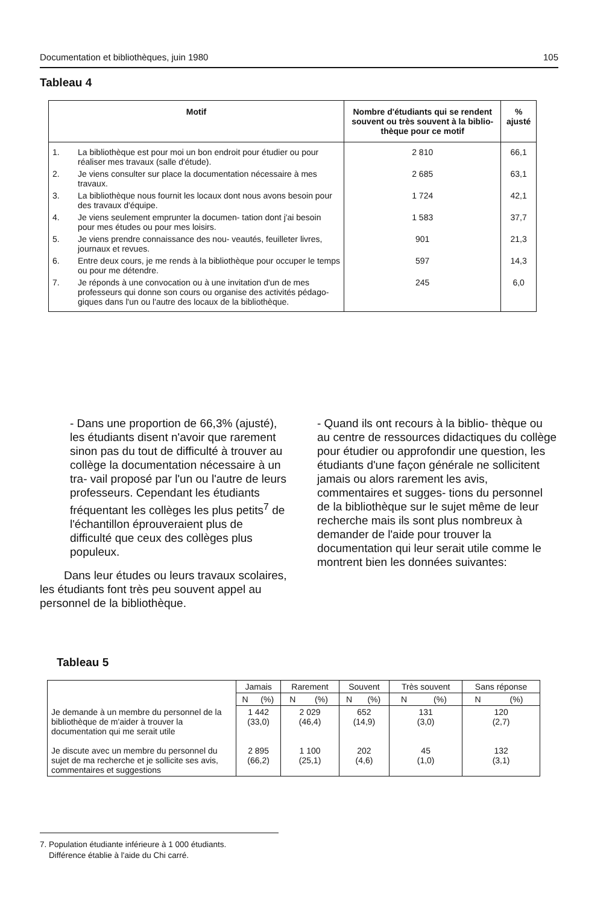Documentation et bibliothèques, juin 1980 105
Tableau 4
| Motif | | Nombre d'étudiants qui se rendent souvent ou très souvent à la biblio- thèque pour ce motif | % ajusté |
| --- | --- | --- | --- |
| 1. | La bibliothèque est pour moi un bon endroit pour étudier ou pour réaliser mes travaux (salle d'étude). | 2 810 | 66,1 |
| 2. | Je viens consulter sur place la documentation nécessaire à mes travaux. | 2 685 | 63,1 |
| 3. | La bibliothèque nous fournit les locaux dont nous avons besoin pour des travaux d'équipe. | 1 724 | 42,1 |
| 4. | Je viens seulement emprunter la documen- tation dont j'ai besoin pour mes études ou pour mes loisirs. | 1 583 | 37,7 |
| 5. | Je viens prendre connaissance des nou- veautés, feuilleter livres, journaux et revues. | 901 | 21,3 |
| 6. | Entre deux cours, je me rends à la bibliothèque pour occuper le temps ou pour me détendre. | 597 | 14,3 |
| 7. | Je réponds à une convocation ou à une invitation d'un de mes professeurs qui donne son cours ou organise des activités pédago- giques dans l'un ou l'autre des locaux de la bibliothèque. | 245 | 6,0 |
- Dans une proportion de 66,3% (ajusté), les étudiants disent n'avoir que rarement sinon pas du tout de difficulté à trouver au collège la documentation nécessaire à un tra- vail proposé par l'un ou l'autre de leurs professeurs. Cependant les étudiants fréquentant les collèges les plus petits<sup>7</sup> de l'échantillon éprouveraient plus de difficulté que ceux des collèges plus populeux.
Dans leur études ou leurs travaux scolaires, les étudiants font très peu souvent appel au personnel de la bibliothèque.
- Quand ils ont recours à la biblio- thèque ou au centre de ressources didactiques du collège pour étudier ou approfondir une question, les étudiants d'une façon générale ne sollicitent jamais ou alors rarement les avis, commentaires et sugges- tions du personnel de la bibliothèque sur le sujet même de leur recherche mais ils sont plus nombreux à demander de l'aide pour trouver la documentation qui leur serait utile comme le montrent bien les données suivantes:
Tableau 5
| | Jamais | | Rarement | | Souvent | | Très souvent | | Sans réponse | |
| --- | --- | --- | --- | --- | --- | --- | --- | --- | --- | --- |
| | N | (%) | N | (%) | N | (%) | N | (%) | N | (%) |
| Je demande à un membre du personnel de la bibliothèque de m'aider à trouver la documentation qui me serait utile Je discute avec un membre du personnel du sujet de ma recherche et je sollicite ses avis, commentaires et suggestions | 1 442 (33,0) 2 895 (66,2) | | 2 029 (46,4) 1 100 (25,1) | | 652 (14,9) 202 (4,6) | | 131 (3,0) 45 (1,0) | | 120 (2,7) 132 (3,1) | |
7. Population étudiante inférieure à 1 000 étudiants.
Différence établie à l'aide du Chi carré.